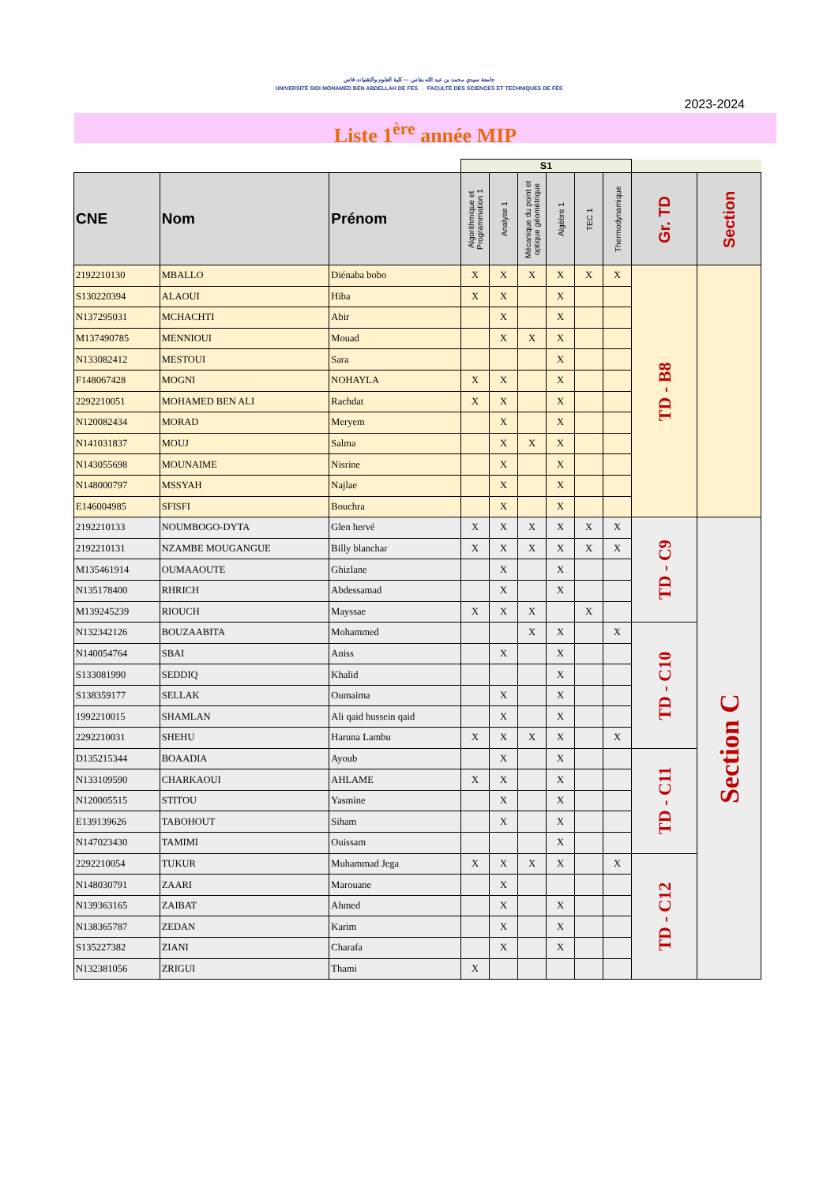جامعة سيدي محمد بن عبد الله بفاس — كلية العلوم والتقنيات فاس
UNIVERSITÉ SIDI MOHAMED BEN ABDELLAH DE FES FACULTÉ DES SCIENCES ET TECHNIQUES DE FÈS
2023-2024
Liste 1<sup>ère</sup> année MIP
| | | | S1 | | | | | | | |
| CNE | Nom | Prénom | Algorithmique et Programmation 1 | Analyse 1 | Mécanique du point et optique géométrique | Algèbre 1 | TEC 1 | Thermodynamique | Gr. TD | Section |
| 2192210130 | MBALLO | Diénaba bobo | X | X | X | X | X | X | TD - B8 | |
| S130220394 | ALAOUI | Hiba | X | X | | X | | | | |
| N137295031 | MCHACHTI | Abir | | X | | X | | | | |
| M137490785 | MENNIOUI | Mouad | | X | X | X | | | | |
| N133082412 | MESTOUI | Sara | | | | X | | | | |
| F148067428 | MOGNI | NOHAYLA | X | X | | X | | | | |
| 2292210051 | MOHAMED BEN ALI | Rachdat | X | X | | X | | | | |
| N120082434 | MORAD | Meryem | | X | | X | | | | |
| N141031837 | MOUJ | Salma | | X | X | X | | | | |
| N143055698 | MOUNAIME | Nisrine | | X | | X | | | | |
| N148000797 | MSSYAH | Najlae | | X | | X | | | | |
| E146004985 | SFISFI | Bouchra | | X | | X | | | | |
| 2192210133 | NOUMBOGO-DYTA | Glen hervé | X | X | X | X | X | X | TD - C9 | Section C |
| 2192210131 | NZAMBE MOUGANGUE | Billy blanchar | X | X | X | X | X | X | | |
| M135461914 | OUMAAOUTE | Ghizlane | | X | | X | | | | |
| N135178400 | RHRICH | Abdessamad | | X | | X | | | | |
| M139245239 | RIOUCH | Mayssae | X | X | X | | X | | | |
| N132342126 | BOUZAABITA | Mohammed | | | X | X | | X | TD - C10 | |
| N140054764 | SBAI | Aniss | | X | | X | | | | |
| S133081990 | SEDDIQ | Khalid | | | | X | | | | |
| S138359177 | SELLAK | Oumaima | | X | | X | | | | |
| 1992210015 | SHAMLAN | Ali qaid hussein qaid | | X | | X | | | | |
| 2292210031 | SHEHU | Haruna Lambu | X | X | X | X | | X | | |
| D135215344 | BOAADIA | Ayoub | | X | | X | | | TD - C11 | |
| N133109590 | CHARKAOUI | AHLAME | X | X | | X | | | | |
| N120005515 | STITOU | Yasmine | | X | | X | | | | |
| E139139626 | TABOHOUT | Siham | | X | | X | | | | |
| N147023430 | TAMIMI | Ouissam | | | | X | | | | |
| 2292210054 | TUKUR | Muhammad Jega | X | X | X | X | | X | TD - C12 | |
| N148030791 | ZAARI | Marouane | | X | | | | | | |
| N139363165 | ZAIBAT | Ahmed | | X | | X | | | | |
| N138365787 | ZEDAN | Karim | | X | | X | | | | |
| S135227382 | ZIANI | Charafa | | X | | X | | | | |
| N132381056 | ZRIGUI | Thami | X | | | | | | | |